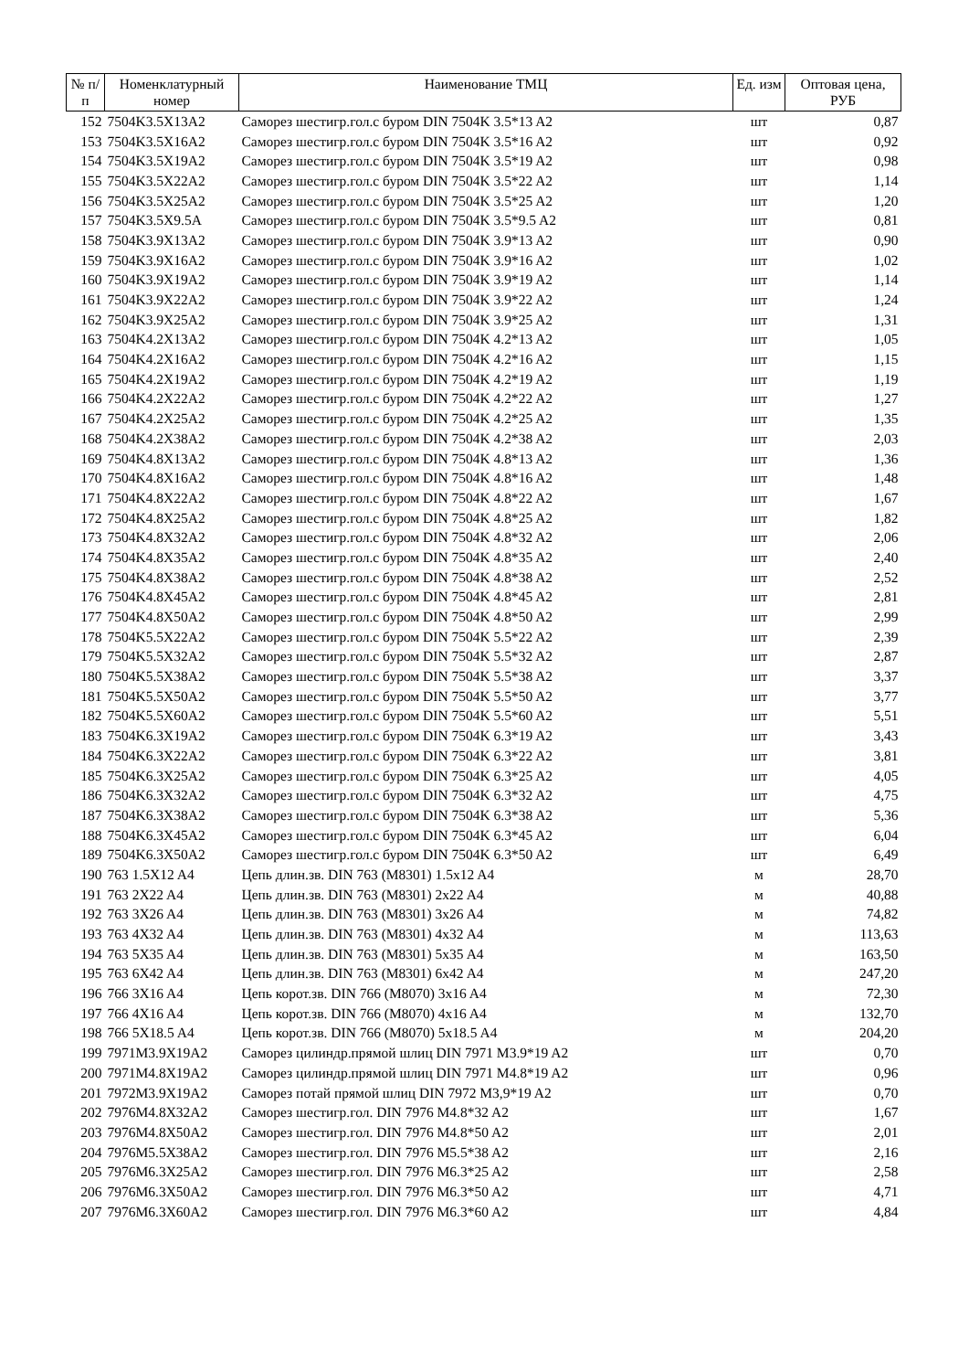| № п/п | Номенклатурный номер | Наименование ТМЦ | Ед. изм | Оптовая цена, РУБ |
| --- | --- | --- | --- | --- |
| 152 | 7504K3.5X13A2 | Саморез шестигр.гол.с буром DIN 7504K 3.5*13 A2 | шт | 0,87 |
| 153 | 7504K3.5X16A2 | Саморез шестигр.гол.с буром DIN 7504K 3.5*16 A2 | шт | 0,92 |
| 154 | 7504K3.5X19A2 | Саморез шестигр.гол.с буром DIN 7504K 3.5*19 A2 | шт | 0,98 |
| 155 | 7504K3.5X22A2 | Саморез шестигр.гол.с буром DIN 7504K 3.5*22 A2 | шт | 1,14 |
| 156 | 7504K3.5X25A2 | Саморез шестигр.гол.с буром DIN 7504K 3.5*25 A2 | шт | 1,20 |
| 157 | 7504K3.5X9.5A | Саморез шестигр.гол.с буром DIN 7504K 3.5*9.5 A2 | шт | 0,81 |
| 158 | 7504K3.9X13A2 | Саморез шестигр.гол.с буром DIN 7504K 3.9*13 A2 | шт | 0,90 |
| 159 | 7504K3.9X16A2 | Саморез шестигр.гол.с буром DIN 7504K 3.9*16 A2 | шт | 1,02 |
| 160 | 7504K3.9X19A2 | Саморез шестигр.гол.с буром DIN 7504K 3.9*19 A2 | шт | 1,14 |
| 161 | 7504K3.9X22A2 | Саморез шестигр.гол.с буром DIN 7504K 3.9*22 A2 | шт | 1,24 |
| 162 | 7504K3.9X25A2 | Саморез шестигр.гол.с буром DIN 7504K 3.9*25 A2 | шт | 1,31 |
| 163 | 7504K4.2X13A2 | Саморез шестигр.гол.с буром DIN 7504K 4.2*13 A2 | шт | 1,05 |
| 164 | 7504K4.2X16A2 | Саморез шестигр.гол.с буром DIN 7504K 4.2*16 A2 | шт | 1,15 |
| 165 | 7504K4.2X19A2 | Саморез шестигр.гол.с буром DIN 7504K 4.2*19 A2 | шт | 1,19 |
| 166 | 7504K4.2X22A2 | Саморез шестигр.гол.с буром DIN 7504K 4.2*22 A2 | шт | 1,27 |
| 167 | 7504K4.2X25A2 | Саморез шестигр.гол.с буром DIN 7504K 4.2*25 A2 | шт | 1,35 |
| 168 | 7504K4.2X38A2 | Саморез шестигр.гол.с буром DIN 7504K 4.2*38 A2 | шт | 2,03 |
| 169 | 7504K4.8X13A2 | Саморез шестигр.гол.с буром DIN 7504K 4.8*13 A2 | шт | 1,36 |
| 170 | 7504K4.8X16A2 | Саморез шестигр.гол.с буром DIN 7504K 4.8*16 A2 | шт | 1,48 |
| 171 | 7504K4.8X22A2 | Саморез шестигр.гол.с буром DIN 7504K 4.8*22 A2 | шт | 1,67 |
| 172 | 7504K4.8X25A2 | Саморез шестигр.гол.с буром DIN 7504K 4.8*25 A2 | шт | 1,82 |
| 173 | 7504K4.8X32A2 | Саморез шестигр.гол.с буром DIN 7504K 4.8*32 A2 | шт | 2,06 |
| 174 | 7504K4.8X35A2 | Саморез шестигр.гол.с буром DIN 7504K 4.8*35 A2 | шт | 2,40 |
| 175 | 7504K4.8X38A2 | Саморез шестигр.гол.с буром DIN 7504K 4.8*38 A2 | шт | 2,52 |
| 176 | 7504K4.8X45A2 | Саморез шестигр.гол.с буром DIN 7504K 4.8*45 A2 | шт | 2,81 |
| 177 | 7504K4.8X50A2 | Саморез шестигр.гол.с буром DIN 7504K 4.8*50 A2 | шт | 2,99 |
| 178 | 7504K5.5X22A2 | Саморез шестигр.гол.с буром DIN 7504K 5.5*22 A2 | шт | 2,39 |
| 179 | 7504K5.5X32A2 | Саморез шестигр.гол.с буром DIN 7504K 5.5*32 A2 | шт | 2,87 |
| 180 | 7504K5.5X38A2 | Саморез шестигр.гол.с буром DIN 7504K 5.5*38 A2 | шт | 3,37 |
| 181 | 7504K5.5X50A2 | Саморез шестигр.гол.с буром DIN 7504K 5.5*50 A2 | шт | 3,77 |
| 182 | 7504K5.5X60A2 | Саморез шестигр.гол.с буром DIN 7504K 5.5*60 A2 | шт | 5,51 |
| 183 | 7504K6.3X19A2 | Саморез шестигр.гол.с буром DIN 7504K 6.3*19 A2 | шт | 3,43 |
| 184 | 7504K6.3X22A2 | Саморез шестигр.гол.с буром DIN 7504K 6.3*22 A2 | шт | 3,81 |
| 185 | 7504K6.3X25A2 | Саморез шестигр.гол.с буром DIN 7504K 6.3*25 A2 | шт | 4,05 |
| 186 | 7504K6.3X32A2 | Саморез шестигр.гол.с буром DIN 7504K 6.3*32 A2 | шт | 4,75 |
| 187 | 7504K6.3X38A2 | Саморез шестигр.гол.с буром DIN 7504K 6.3*38 A2 | шт | 5,36 |
| 188 | 7504K6.3X45A2 | Саморез шестигр.гол.с буром DIN 7504K 6.3*45 A2 | шт | 6,04 |
| 189 | 7504K6.3X50A2 | Саморез шестигр.гол.с буром DIN 7504K 6.3*50 A2 | шт | 6,49 |
| 190 | 763 1.5X12 A4 | Цепь длин.зв. DIN 763 (M8301) 1.5x12 A4 | м | 28,70 |
| 191 | 763 2X22 A4 | Цепь длин.зв. DIN 763 (M8301) 2x22 A4 | м | 40,88 |
| 192 | 763 3X26 A4 | Цепь длин.зв. DIN 763 (M8301) 3x26 A4 | м | 74,82 |
| 193 | 763 4X32 A4 | Цепь длин.зв. DIN 763 (M8301) 4x32 A4 | м | 113,63 |
| 194 | 763 5X35 A4 | Цепь длин.зв. DIN 763 (M8301) 5x35 A4 | м | 163,50 |
| 195 | 763 6X42 A4 | Цепь длин.зв. DIN 763 (M8301) 6x42 A4 | м | 247,20 |
| 196 | 766 3X16 A4 | Цепь корот.зв. DIN 766 (M8070) 3x16 A4 | м | 72,30 |
| 197 | 766 4X16 A4 | Цепь корот.зв. DIN 766 (M8070) 4x16 A4 | м | 132,70 |
| 198 | 766 5X18.5 A4 | Цепь корот.зв. DIN 766 (M8070) 5x18.5 A4 | м | 204,20 |
| 199 | 7971M3.9X19A2 | Саморез цилиндр.прямой шлиц DIN 7971 M3.9*19 A2 | шт | 0,70 |
| 200 | 7971M4.8X19A2 | Саморез цилиндр.прямой шлиц DIN 7971 M4.8*19 A2 | шт | 0,96 |
| 201 | 7972M3.9X19A2 | Саморез потай прямой шлиц DIN 7972 M3,9*19 A2 | шт | 0,70 |
| 202 | 7976M4.8X32A2 | Саморез шестигр.гол. DIN 7976 M4.8*32 A2 | шт | 1,67 |
| 203 | 7976M4.8X50A2 | Саморез шестигр.гол. DIN 7976 M4.8*50 A2 | шт | 2,01 |
| 204 | 7976M5.5X38A2 | Саморез шестигр.гол. DIN 7976 M5.5*38 A2 | шт | 2,16 |
| 205 | 7976M6.3X25A2 | Саморез шестигр.гол. DIN 7976 M6.3*25 A2 | шт | 2,58 |
| 206 | 7976M6.3X50A2 | Саморез шестигр.гол. DIN 7976 M6.3*50 A2 | шт | 4,71 |
| 207 | 7976M6.3X60A2 | Саморез шестигр.гол. DIN 7976 M6.3*60 A2 | шт | 4,84 |